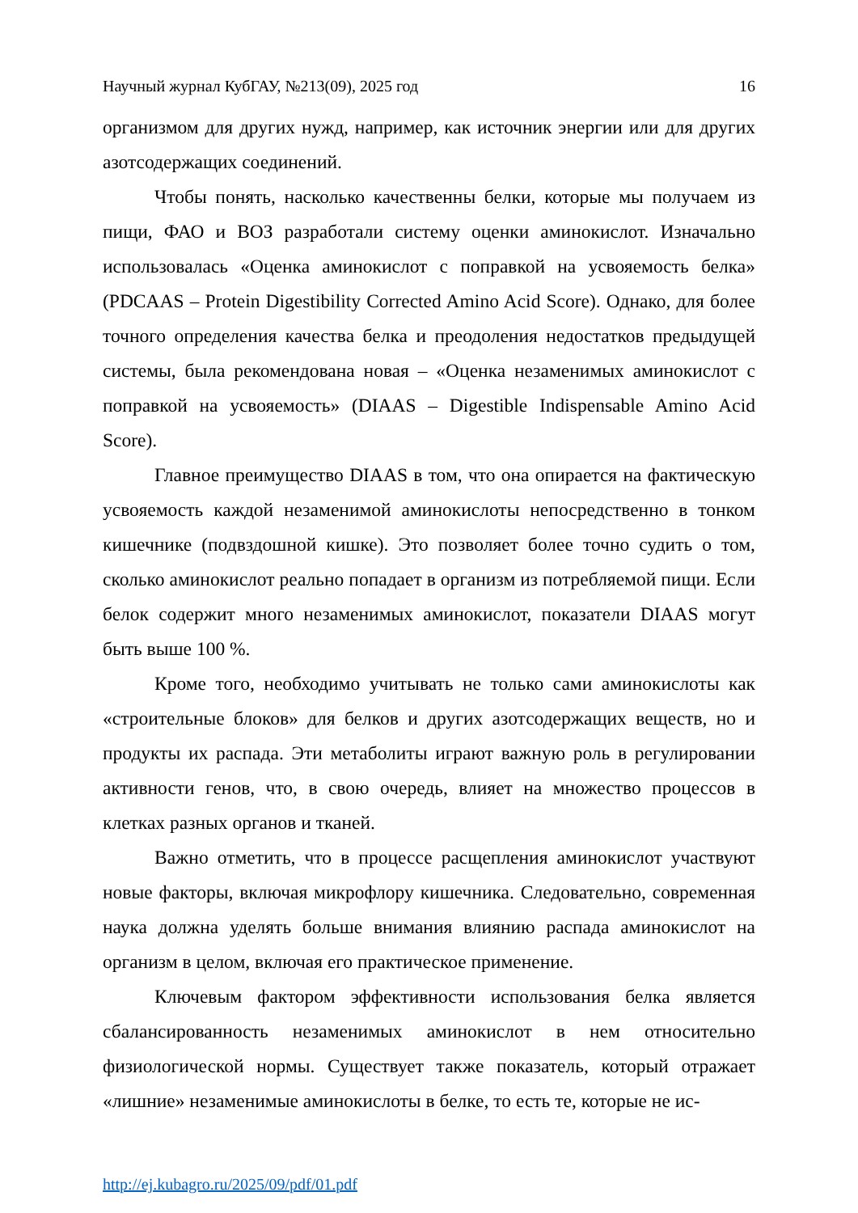Научный журнал КубГАУ, №213(09), 2025 год 16
организмом для других нужд, например, как источник энергии или для других азотсодержащих соединений.
Чтобы понять, насколько качественны белки, которые мы получаем из пищи, ФАО и ВОЗ разработали систему оценки аминокислот. Изначально использовалась «Оценка аминокислот с поправкой на усвояемость белка» (PDCAAS – Protein Digestibility Corrected Amino Acid Score). Однако, для более точного определения качества белка и преодоления недостатков предыдущей системы, была рекомендована новая – «Оценка незаменимых аминокислот с поправкой на усвояемость» (DIAAS – Digestible Indispensable Amino Acid Score).
Главное преимущество DIAAS в том, что она опирается на фактическую усвояемость каждой незаменимой аминокислоты непосредственно в тонком кишечнике (подвздошной кишке). Это позволяет более точно судить о том, сколько аминокислот реально попадает в организм из потребляемой пищи. Если белок содержит много незаменимых аминокислот, показатели DIAAS могут быть выше 100 %.
Кроме того, необходимо учитывать не только сами аминокислоты как «строительные блоков» для белков и других азотсодержащих веществ, но и продукты их распада. Эти метаболиты играют важную роль в регулировании активности генов, что, в свою очередь, влияет на множество процессов в клетках разных органов и тканей.
Важно отметить, что в процессе расщепления аминокислот участвуют новые факторы, включая микрофлору кишечника. Следовательно, современная наука должна уделять больше внимания влиянию распада аминокислот на организм в целом, включая его практическое применение.
Ключевым фактором эффективности использования белка является сбалансированность незаменимых аминокислот в нем относительно физиологической нормы. Существует также показатель, который отражает «лишние» незаменимые аминокислоты в белке, то есть те, которые не ис-
http://ej.kubagro.ru/2025/09/pdf/01.pdf